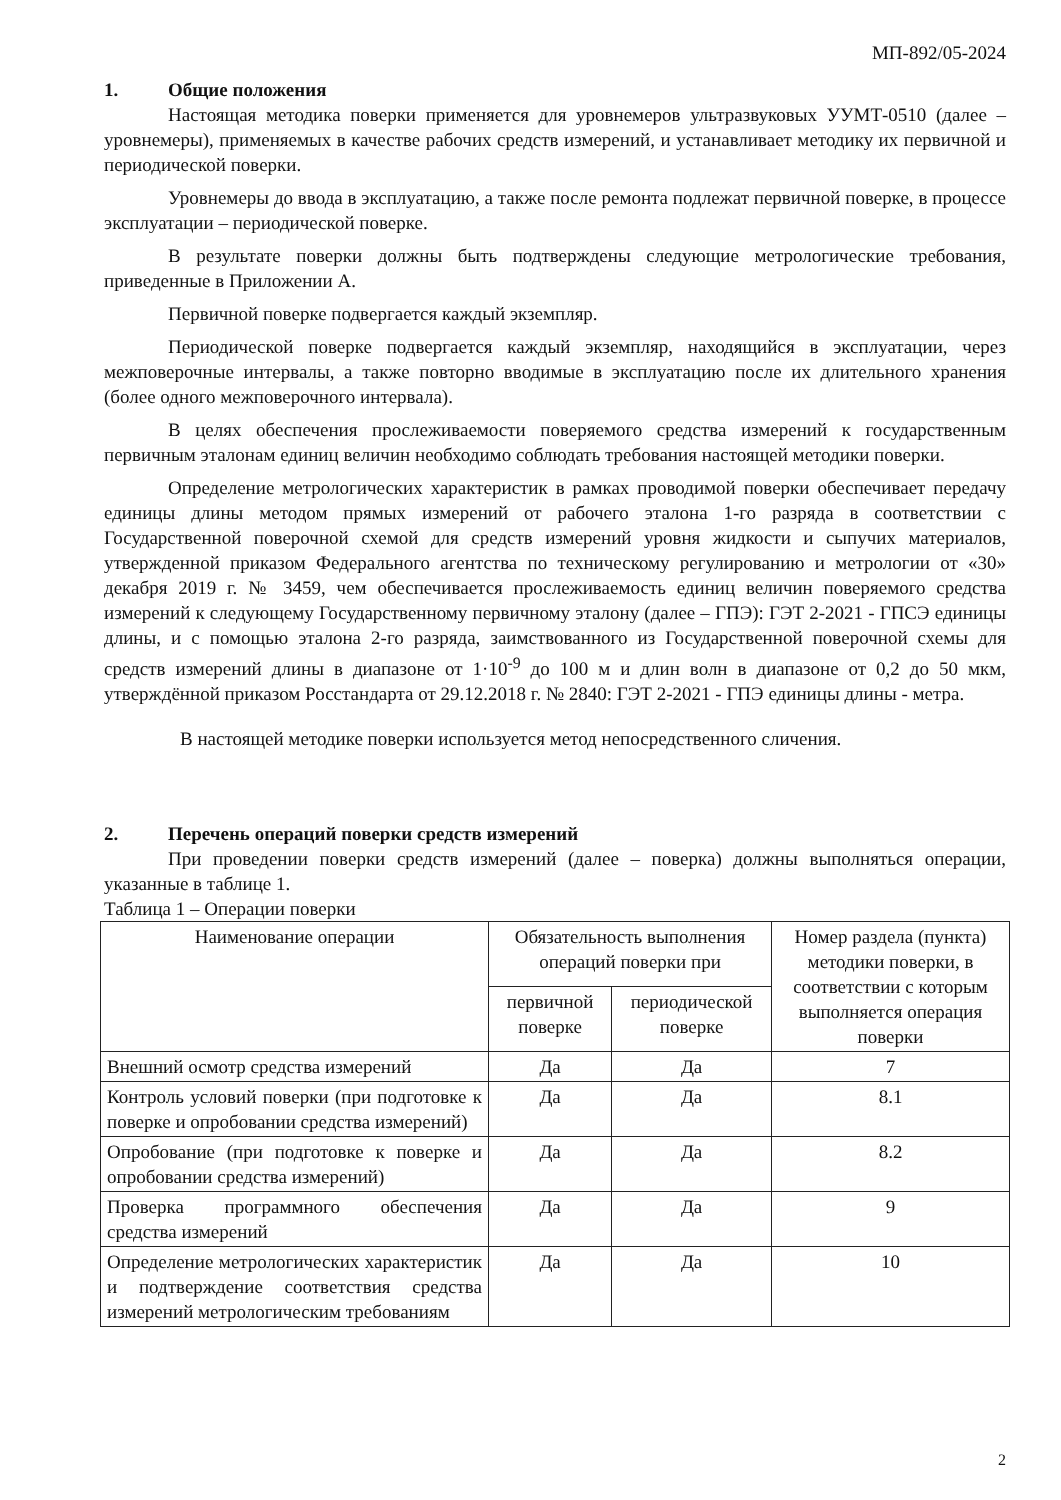МП-892/05-2024
1. Общие положения
Настоящая методика поверки применяется для уровнемеров ультразвуковых УУМТ-0510 (далее – уровнемеры), применяемых в качестве рабочих средств измерений, и устанавливает методику их первичной и периодической поверки.
Уровнемеры до ввода в эксплуатацию, а также после ремонта подлежат первичной поверке, в процессе эксплуатации – периодической поверке.
В результате поверки должны быть подтверждены следующие метрологические требования, приведенные в Приложении А.
Первичной поверке подвергается каждый экземпляр.
Периодической поверке подвергается каждый экземпляр, находящийся в эксплуатации, через межповерочные интервалы, а также повторно вводимые в эксплуатацию после их длительного хранения (более одного межповерочного интервала).
В целях обеспечения прослеживаемости поверяемого средства измерений к государственным первичным эталонам единиц величин необходимо соблюдать требования настоящей методики поверки.
Определение метрологических характеристик в рамках проводимой поверки обеспечивает передачу единицы длины методом прямых измерений от рабочего эталона 1-го разряда в соответствии с Государственной поверочной схемой для средств измерений уровня жидкости и сыпучих материалов, утвержденной приказом Федерального агентства по техническому регулированию и метрологии от «30» декабря 2019 г. № 3459, чем обеспечивается прослеживаемость единиц величин поверяемого средства измерений к следующему Государственному первичному эталону (далее – ГПЭ): ГЭТ 2-2021 - ГПСЭ единицы длины, и с помощью эталона 2-го разряда, заимствованного из Государственной поверочной схемы для средств измерений длины в диапазоне от 1·10<sup>-9</sup> до 100 м и длин волн в диапазоне от 0,2 до 50 мкм, утверждённой приказом Росстандарта от 29.12.2018 г. № 2840: ГЭТ 2-2021 - ГПЭ единицы длины - метра.
В настоящей методике поверки используется метод непосредственного сличения.
2. Перечень операций поверки средств измерений
При проведении поверки средств измерений (далее – поверка) должны выполняться операции, указанные в таблице 1.
Таблица 1 – Операции поверки
| Наименование операции | Обязательность выполнения операций поверки при | | Номер раздела (пункта) методики поверки, в соответствии с которым выполняется операция поверки |
| --- | --- | --- | --- |
| | первичной поверке | периодической поверке | |
| Внешний осмотр средства измерений | Да | Да | 7 |
| Контроль условий поверки (при подготовке к поверке и опробовании средства измерений) | Да | Да | 8.1 |
| Опробование (при подготовке к поверке и опробовании средства измерений) | Да | Да | 8.2 |
| Проверка программного обеспечения средства измерений | Да | Да | 9 |
| Определение метрологических характеристик и подтверждение соответствия средства измерений метрологическим требованиям | Да | Да | 10 |
2